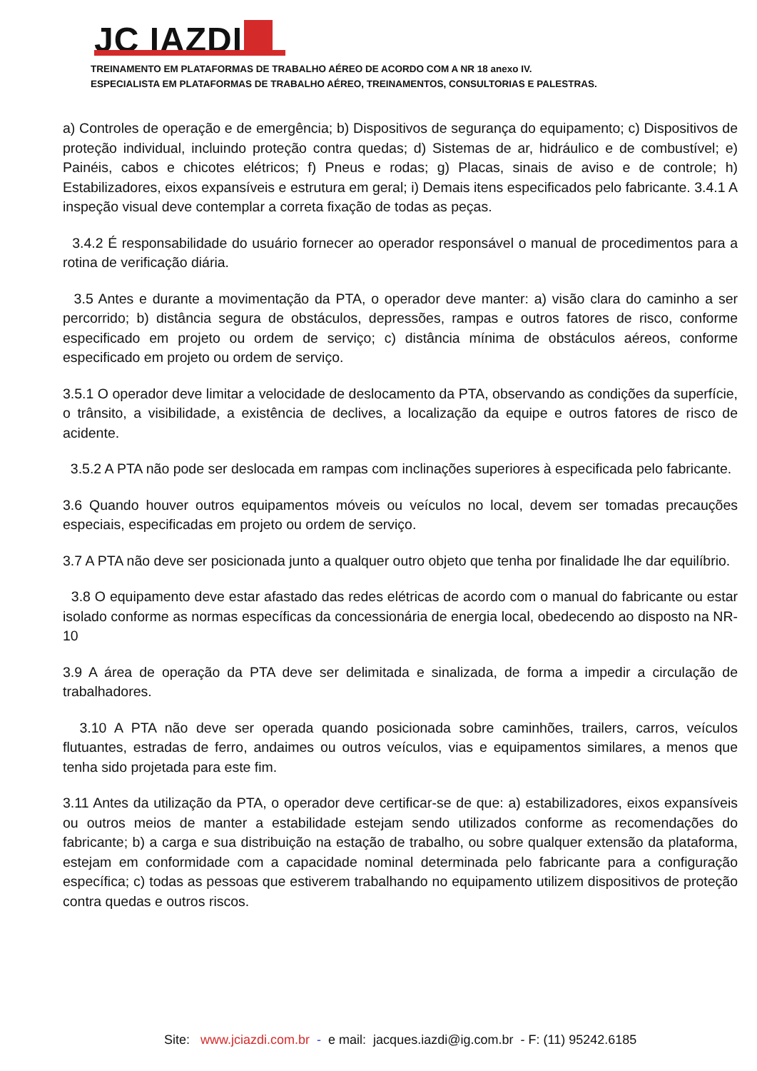JC IAZDI
TREINAMENTO EM PLATAFORMAS DE TRABALHO AÉREO DE ACORDO COM A NR 18 anexo IV.
ESPECIALISTA EM PLATAFORMAS DE TRABALHO AÉREO, TREINAMENTOS, CONSULTORIAS E PALESTRAS.
a) Controles de operação e de emergência; b) Dispositivos de segurança do equipamento; c) Dispositivos de proteção individual, incluindo proteção contra quedas; d) Sistemas de ar, hidráulico e de combustível; e) Painéis, cabos e chicotes elétricos; f) Pneus e rodas; g) Placas, sinais de aviso e de controle; h) Estabilizadores, eixos expansíveis e estrutura em geral; i) Demais itens especificados pelo fabricante. 3.4.1 A inspeção visual deve contemplar a correta fixação de todas as peças.
3.4.2 É responsabilidade do usuário fornecer ao operador responsável o manual de procedimentos para a rotina de verificação diária.
3.5 Antes e durante a movimentação da PTA, o operador deve manter: a) visão clara do caminho a ser percorrido; b) distância segura de obstáculos, depressões, rampas e outros fatores de risco, conforme especificado em projeto ou ordem de serviço; c) distância mínima de obstáculos aéreos, conforme especificado em projeto ou ordem de serviço.
3.5.1 O operador deve limitar a velocidade de deslocamento da PTA, observando as condições da superfície, o trânsito, a visibilidade, a existência de declives, a localização da equipe e outros fatores de risco de acidente.
3.5.2 A PTA não pode ser deslocada em rampas com inclinações superiores à especificada pelo fabricante.
3.6 Quando houver outros equipamentos móveis ou veículos no local, devem ser tomadas precauções especiais, especificadas em projeto ou ordem de serviço.
3.7 A PTA não deve ser posicionada junto a qualquer outro objeto que tenha por finalidade lhe dar equilíbrio.
3.8 O equipamento deve estar afastado das redes elétricas de acordo com o manual do fabricante ou estar isolado conforme as normas específicas da concessionária de energia local, obedecendo ao disposto na NR- 10
3.9 A área de operação da PTA deve ser delimitada e sinalizada, de forma a impedir a circulação de trabalhadores.
3.10 A PTA não deve ser operada quando posicionada sobre caminhões, trailers, carros, veículos flutuantes, estradas de ferro, andaimes ou outros veículos, vias e equipamentos similares, a menos que tenha sido projetada para este fim.
3.11 Antes da utilização da PTA, o operador deve certificar-se de que: a) estabilizadores, eixos expansíveis ou outros meios de manter a estabilidade estejam sendo utilizados conforme as recomendações do fabricante; b) a carga e sua distribuição na estação de trabalho, ou sobre qualquer extensão da plataforma, estejam em conformidade com a capacidade nominal determinada pelo fabricante para a configuração específica; c) todas as pessoas que estiverem trabalhando no equipamento utilizem dispositivos de proteção contra quedas e outros riscos.
Site: www.jciazdi.com.br - e mail: jacques.iazdi@ig.com.br - F: (11) 95242.6185